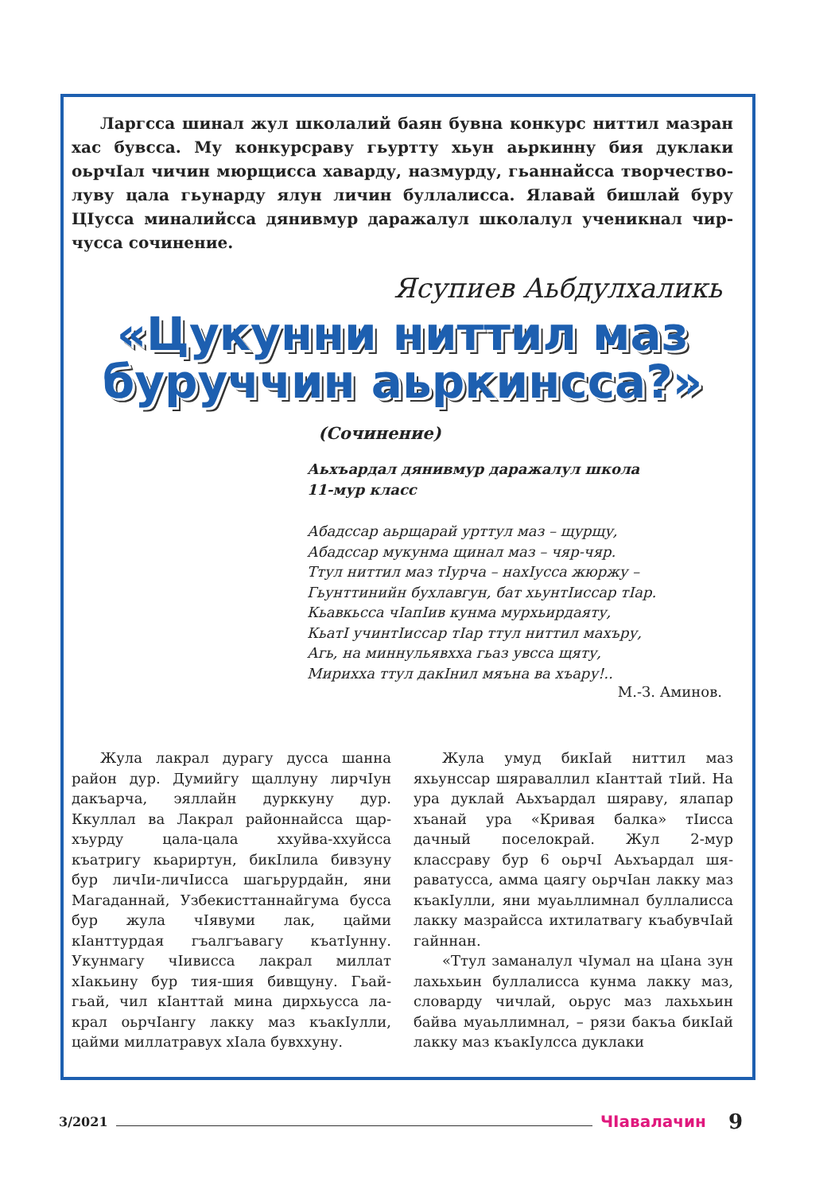Ларгсса шинал жул школалий баян бувна конкурс ниттил маз­ран хас бувсса. Му конкурсраву гьуртту хьун аьркинну бия дуклаки оьрчIал чичин мюрщисса хаварду, назмурду, гьаннайсса творчество­луву цала гьунарду ялун личин буллалисса. Ялавай бишлай буру ЦIусса миналийсса дянивмур даражалул школалул ученикнал чир­чусса сочинение.
Ясупиев Аьбдулхаликь
«Цукунни ниттил маз буруччин аьркинсса?»
(Сочинение)
Аьхъардал дянивмур даражалул школа
11-мур класс
Абадссар аьрщарай урттул маз – щурщу,
Абадссар мукунма щинал маз – чяр-чяр.
Ттул ниттил маз тIурча – нахIусса жюржу –
Гьунттинийн бухлавгун, бат хьунтIиссар тIар.
Кьавкьсса чIапIив кунма мурхьирдаяту,
КьатI учинтIиссар тIар ттул ниттил махъру,
Агь, на миннульявхха гьаз увсса щяту,
Мирихха ттул дакIнил мяъна ва хъару!..
М.-З. Аминов.
Жула лакрал дурагу дусса шанна район дур. Думийгу щаллуну лирчIун дакъарча, эяллайн дурккуну дур. Ккуллал ва Лакрал районнайсса щар­хъурду цала-цала ххуйва-ххуйсса къатригу кьариртун, бикIлила бивзу­ну бур личIи-личIисса шагьрурдайн, яни Магаданнай, Узбекисттаннайгу­ма бусса бур жула чIявуми лак, цайми кIанттурдая гъалгъавагу къатIунну. Укунмагу чIивисса лакрал миллат хIакьину бур тия-шия бивщуну. Гьай-гьай, чил кIанттай мина дирхьусса ла­крал оьрчIангу лакку маз къакIулли, цайми миллатравух хIала бувххуну.
Жула умуд бикIай ниттил маз яхьунссар шяраваллил кIанттай тIий. На ура дуклай Аьхъардал шяраву, ялапар хъанай ура «Кривая балка» тIисса дачный поселокрай. Жул 2-мур классраву бур 6 оьрчI Аьхъардал шя­раватусса, амма цаягу оьрчIан лакку маз къакIулли, яни муаьллимнал бул­лалисса лакку мазрайсса ихтилатвагу къабувчIай гайннан.
«Ттул заманалул чIумал на цIана зун лахьхьин буллалисса кунма лакку маз, словарду чичлай, оьрус маз лахь­хьин байва муаьллимнал, – рязи бакъа бикIай лакку маз къакIулсса дуклаки
3/2021 ЧIавалачин 9